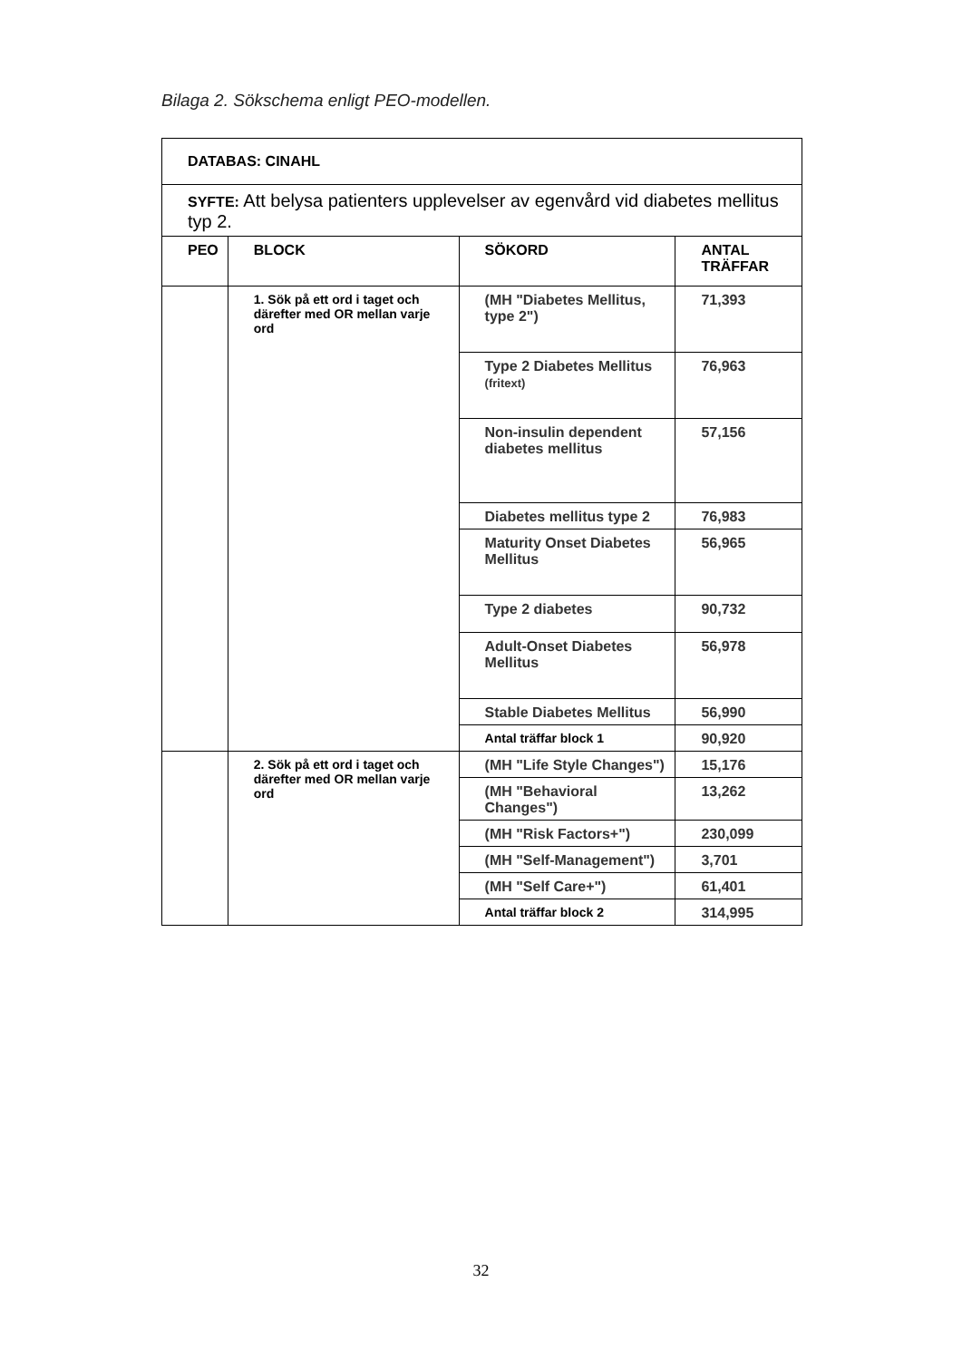Bilaga 2. Sökschema enligt PEO-modellen.
| DATABAS: CINAHL | | | |
| --- | --- | --- | --- |
| SYFTE: Att belysa patienters upplevelser av egenvård vid diabetes mellitus typ 2. | | | |
| PEO | BLOCK | SÖKORD | ANTAL TRÄFFAR |
| | 1. Sök på ett ord i taget och därefter med OR mellan varje ord | (MH "Diabetes Mellitus, type 2") | 71,393 |
| | | Type 2 Diabetes Mellitus (fritext) | 76,963 |
| | | Non-insulin dependent diabetes mellitus | 57,156 |
| | | Diabetes mellitus type 2 | 76,983 |
| | | Maturity Onset Diabetes Mellitus | 56,965 |
| | | Type 2 diabetes | 90,732 |
| | | Adult-Onset Diabetes Mellitus | 56,978 |
| | | Stable Diabetes Mellitus | 56,990 |
| | | Antal träffar block 1 | 90,920 |
| | 2. Sök på ett ord i taget och därefter med OR mellan varje ord | (MH "Life Style Changes") | 15,176 |
| | | (MH "Behavioral Changes") | 13,262 |
| | | (MH "Risk Factors+") | 230,099 |
| | | (MH "Self-Management") | 3,701 |
| | | (MH "Self Care+") | 61,401 |
| | | Antal träffar block 2 | 314,995 |
32